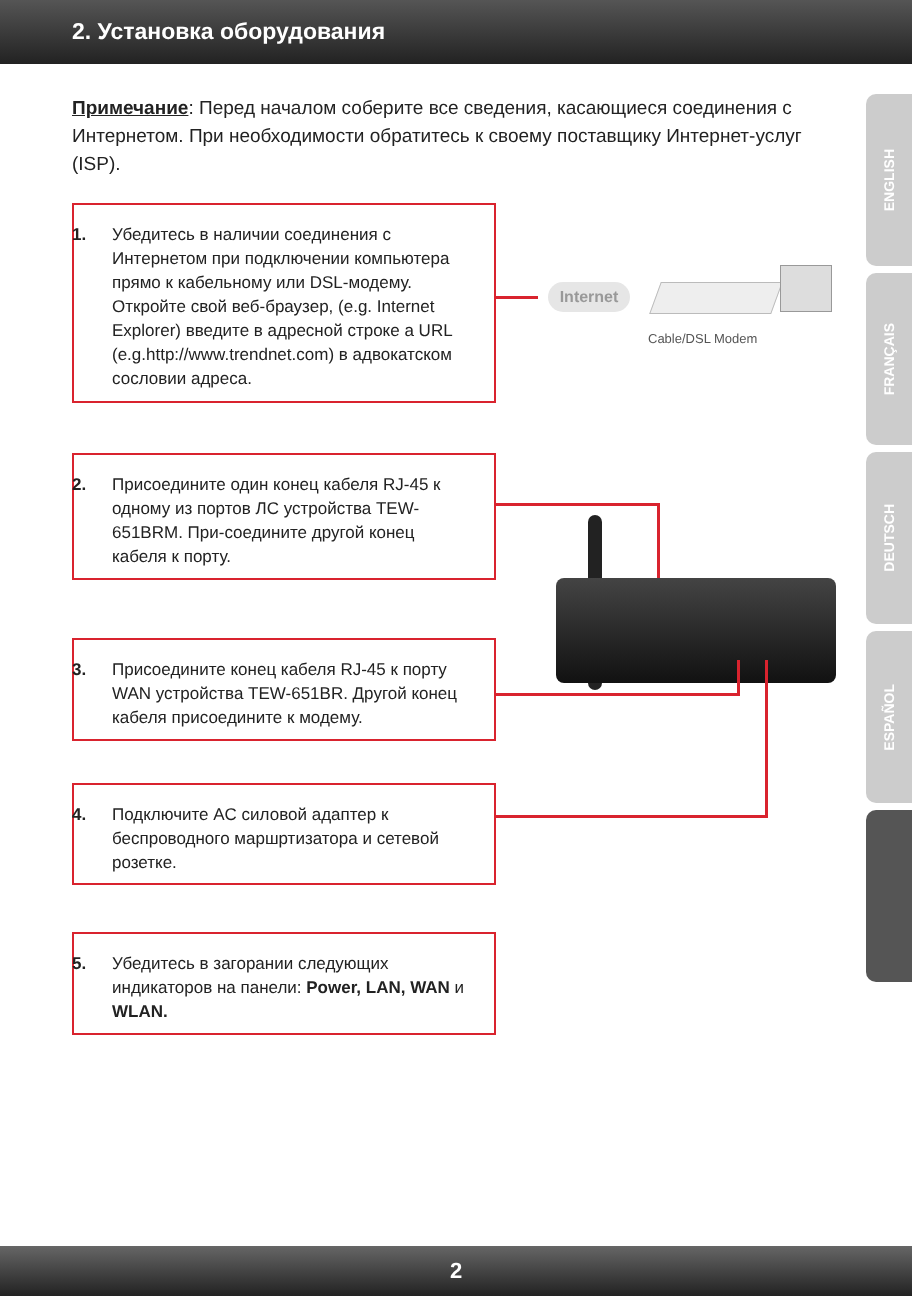2. Установка оборудования
Примечание: Перед началом соберите все сведения, касающиеся соединения с Интернетом. При необходимости обратитесь к своему поставщику Интернет-услуг (ISP).
1. Убедитесь в наличии соединения с Интернетом при подключении компьютера прямо к кабельному или DSL-модему. Откройте свой веб-браузер, (e.g. Internet Explorer) введите в адресной строке a URL (e.g.http://www.trendnet.com) в адвокатском сословии адреса.
2. Присоедините один конец кабеля RJ-45 к одному из портов ЛС устройства TEW-651BRM. При-соедините другой конец кабеля к порту.
3. Присоедините конец кабеля RJ-45 к порту WAN устройства TEW-651BR. Другой конец кабеля присоедините к модему.
4. Подключите AC силовой адаптер к беспроводного маршртизатора и сетевой розетке.
5. Убедитесь в загорании следующих индикаторов на панели: Power, LAN, WAN и WLAN.
Internet
Cable/DSL Modem
ENGLISH
FRANÇAIS
DEUTSCH
ESPAÑOL
2